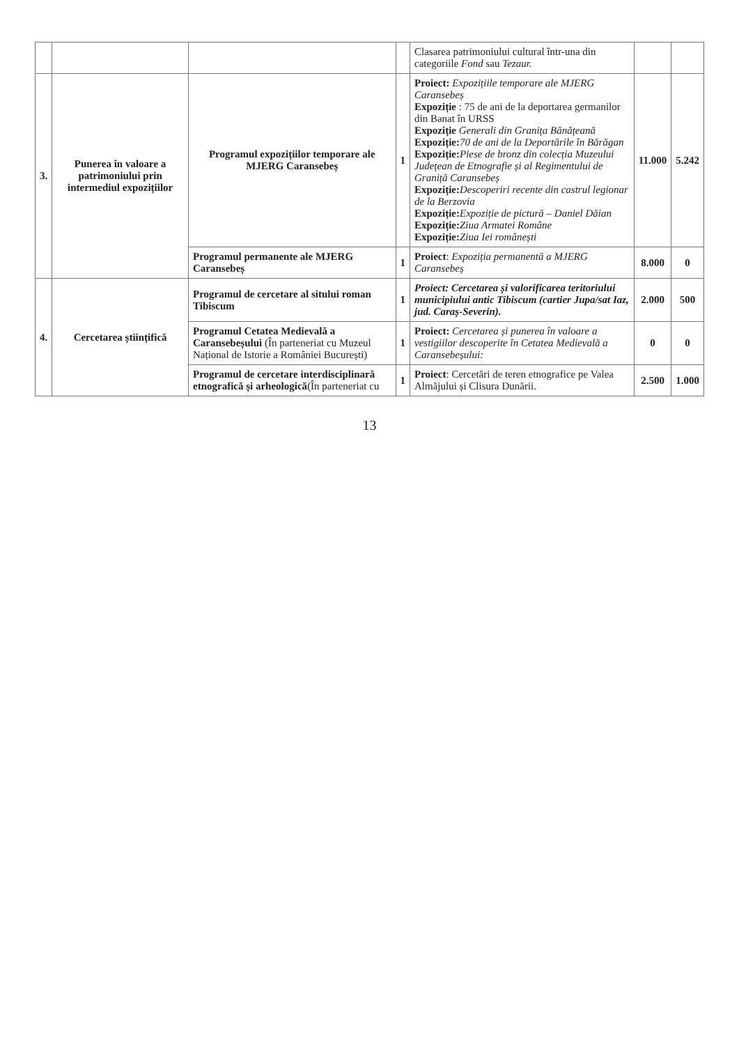| | | | | Clasarea patrimoniului cultural într-una din categoriile Fond sau Tezaur. | | |
| 3. | Punerea în valoare a patrimoniului prin intermediul expozițiilor | Programul expozițiilor temporare ale MJERG Caransebeș | 1 | Proiect: Expozițiile temporare ale MJERG Caransebeș Expoziție : 75 de ani de la deportarea germanilor din Banat în URSS Expoziție Generali din Granița Bănățeană Expoziție: 70 de ani de la Deportările în Bărăgan Expoziție: Piese de bronz din colecția Muzeului Județean de Etnografie și al Regimentului de Graniță Caransebeș Expoziție: Descoperiri recente din castrul legionar de la Berzovia Expoziție: Expoziție de pictură – Daniel Dăian Expoziție: Ziua Armatei Române Expoziție: Ziua Iei românești | 11.000 | 5.242 |
| | | Programul permanente ale MJERG Caransebeș | 1 | Proiect : Expoziția permanentă a MJERG Caransebeș | 8.000 | 0 |
| 4. | Cercetarea științifică | Programul de cercetare al sitului roman Tibiscum | 1 | Proiect: Cercetarea și valorificarea teritoriului municipiului antic Tibiscum (cartier Jupa/sat Iaz, jud. Caraș-Severin). | 2.000 | 500 |
| | | Programul Cetatea Medievală a Caransebeșului (În parteneriat cu Muzeul Național de Istorie a României București) | 1 | Proiect: Cercetarea și punerea în valoare a vestigiilor descoperite în Cetatea Medievală a Caransebeșului: | 0 | 0 |
| | | Programul de cercetare interdisciplinară etnografică și arheologică (În parteneriat cu | 1 | Proiect : Cercetări de teren etnografice pe Valea Almăjului și Clisura Dunării. | 2.500 | 1.000 |
13